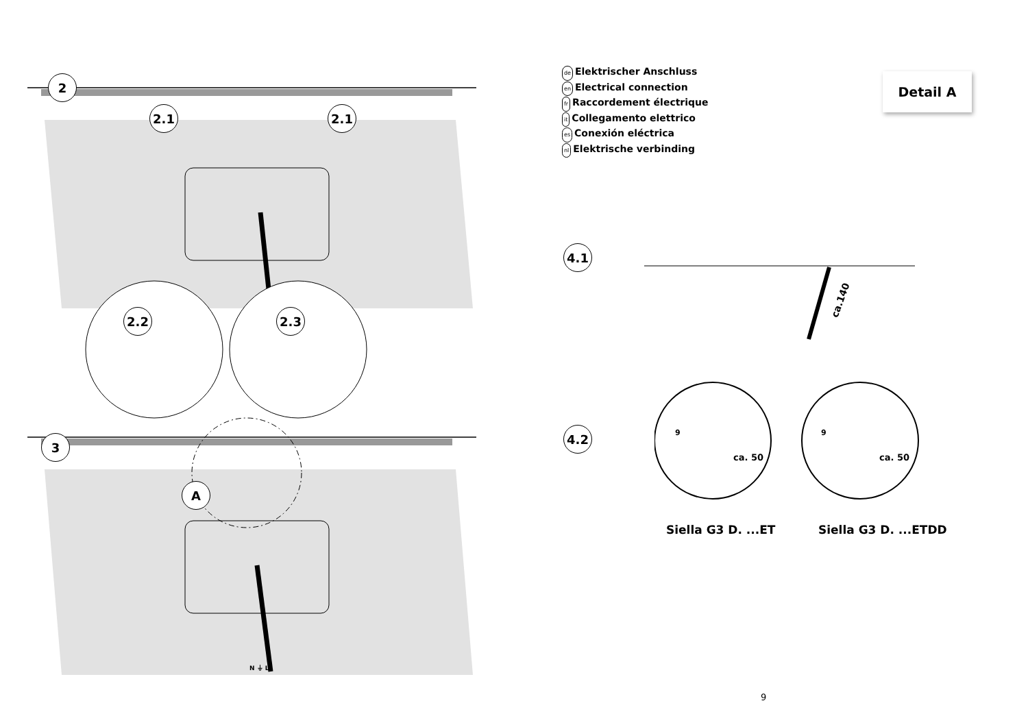2
2.1 2.1
2.2 2.3
3
A
N ⏚ L
de Elektrischer Anschluss
en Electrical connection
fr Raccordement électrique
it Collegamento elettrico
es Conexión eléctrica
nl Elektrische verbinding
Detail A
4.1
ca.140
4.2 9
ca. 50
9
ca. 50
Siella G3 D. ...ET Siella G3 D. ...ETDD
9